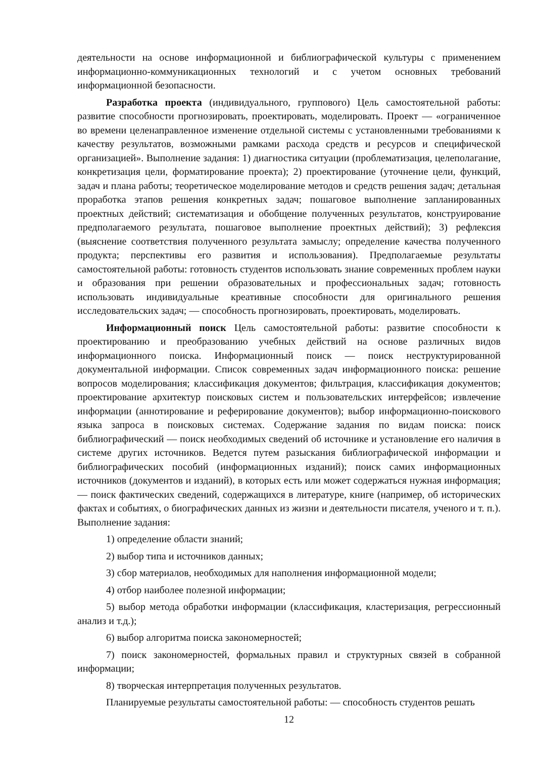деятельности на основе информационной и библиографической культуры с применением информационно-коммуникационных технологий и с учетом основных требований информационной безопасности.
Разработка проекта (индивидуального, группового) Цель самостоятельной работы: развитие способности прогнозировать, проектировать, моделировать. Проект — «ограниченное во времени целенаправленное изменение отдельной системы с установленными требованиями к качеству результатов, возможными рамками расхода средств и ресурсов и специфической организацией». Выполнение задания: 1) диагностика ситуации (проблематизация, целеполагание, конкретизация цели, форматирование проекта); 2) проектирование (уточнение цели, функций, задач и плана работы; теоретическое моделирование методов и средств решения задач; детальная проработка этапов решения конкретных задач; пошаговое выполнение запланированных проектных действий; систематизация и обобщение полученных результатов, конструирование предполагаемого результата, пошаговое выполнение проектных действий); 3) рефлексия (выяснение соответствия полученного результата замыслу; определение качества полученного продукта; перспективы его развития и использования). Предполагаемые результаты самостоятельной работы: готовность студентов использовать знание современных проблем науки и образования при решении образовательных и профессиональных задач; готовность использовать индивидуальные креативные способности для оригинального решения исследовательских задач; — способность прогнозировать, проектировать, моделировать.
Информационный поиск Цель самостоятельной работы: развитие способности к проектированию и преобразованию учебных действий на основе различных видов информационного поиска. Информационный поиск — поиск неструктурированной документальной информации. Список современных задач информационного поиска: решение вопросов моделирования; классификация документов; фильтрация, классификация документов; проектирование архитектур поисковых систем и пользовательских интерфейсов; извлечение информации (аннотирование и реферирование документов); выбор информационно-поискового языка запроса в поисковых системах. Содержание задания по видам поиска: поиск библиографический — поиск необходимых сведений об источнике и установление его наличия в системе других источников. Ведется путем разыскания библиографической информации и библиографических пособий (информационных изданий); поиск самих информационных источников (документов и изданий), в которых есть или может содержаться нужная информация; — поиск фактических сведений, содержащихся в литературе, книге (например, об исторических фактах и событиях, о биографических данных из жизни и деятельности писателя, ученого и т. п.). Выполнение задания:
1) определение области знаний;
2) выбор типа и источников данных;
3) сбор материалов, необходимых для наполнения информационной модели;
4) отбор наиболее полезной информации;
5) выбор метода обработки информации (классификация, кластеризация, регрессионный анализ и т.д.);
6) выбор алгоритма поиска закономерностей;
7) поиск закономерностей, формальных правил и структурных связей в собранной информации;
8) творческая интерпретация полученных результатов.
Планируемые результаты самостоятельной работы: — способность студентов решать
12